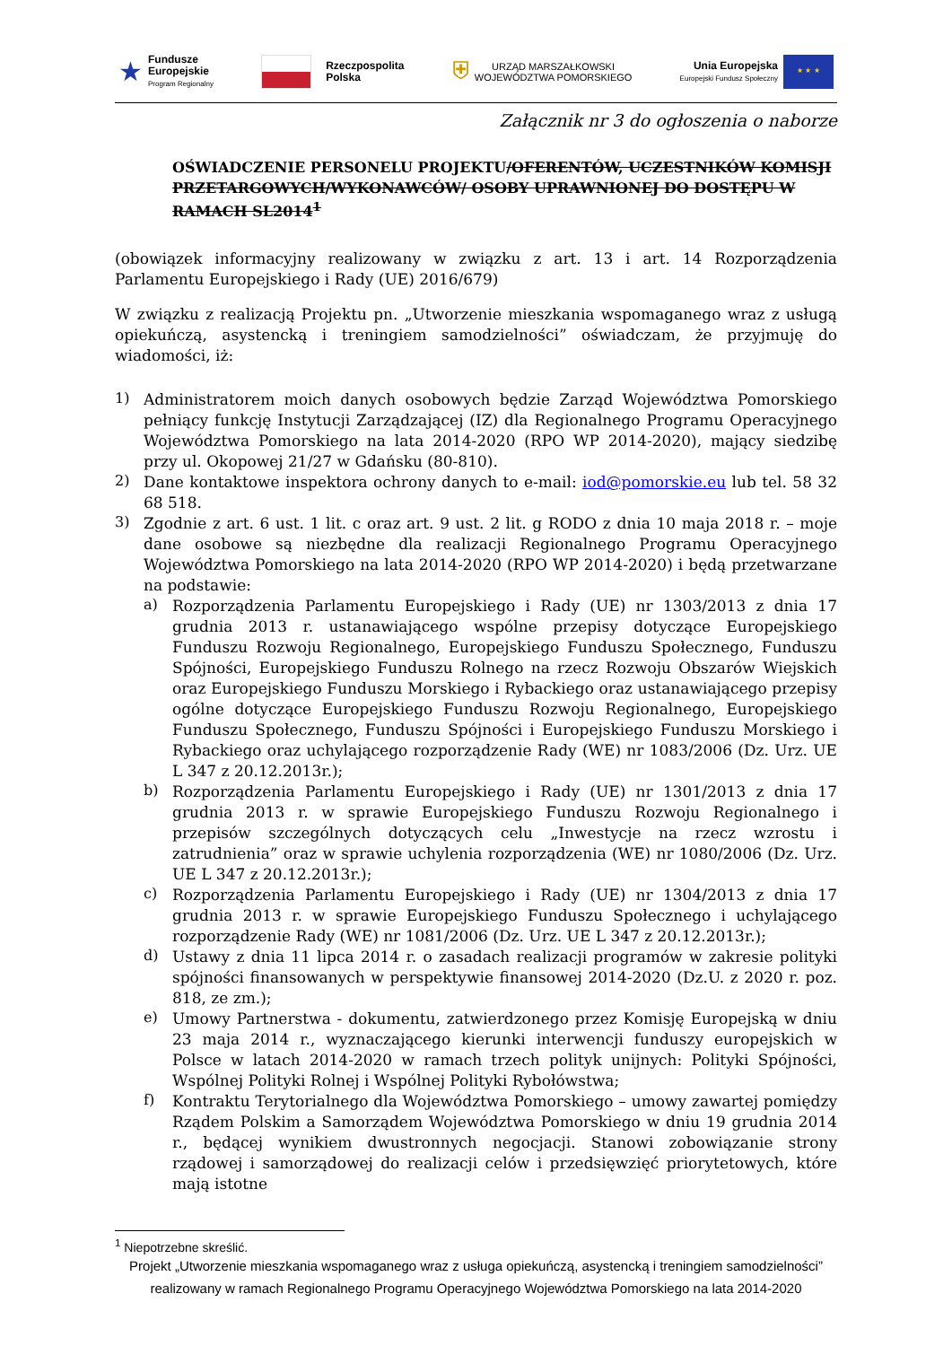★
Fundusze
Europejskie
Program Regionalny
Rzeczpospolita
Polska
⛨
URZĄD MARSZAŁKOWSKI
WOJEWÓDZTWA POMORSKIEGO
Unia Europejska
Europejski Fundusz Społeczny
★ ★ ★
Załącznik nr 3 do ogłoszenia o naborze
OŚWIADCZENIE PERSONELU PROJEKTU/OFERENTÓW, UCZESTNIKÓW KOMISJI PRZETARGOWYCH/WYKONAWCÓW/ OSOBY UPRAWNIONEJ DO DOSTĘPU W RAMACH SL2014<sup>1</sup>
(obowiązek informacyjny realizowany w związku z art. 13 i art. 14 Rozporządzenia Parlamentu Europejskiego i Rady (UE) 2016/679)
W związku z realizacją Projektu pn. „Utworzenie mieszkania wspomaganego wraz z usługą opiekuńczą, asystencką i treningiem samodzielności” oświadczam, że przyjmuję do wiadomości, iż:
1)
Administratorem moich danych osobowych będzie Zarząd Województwa Pomorskiego pełniący funkcję Instytucji Zarządzającej (IZ) dla Regionalnego Programu Operacyjnego Województwa Pomorskiego na lata 2014-2020 (RPO WP 2014-2020), mający siedzibę przy ul. Okopowej 21/27 w Gdańsku (80-810).
2)
Dane kontaktowe inspektora ochrony danych to e-mail: iod@pomorskie.eu lub tel. 58 32 68 518.
3)
Zgodnie z art. 6 ust. 1 lit. c oraz art. 9 ust. 2 lit. g RODO z dnia 10 maja 2018 r. – moje dane osobowe są niezbędne dla realizacji Regionalnego Programu Operacyjnego Województwa Pomorskiego na lata 2014-2020 (RPO WP 2014-2020) i będą przetwarzane na podstawie:
a)
Rozporządzenia Parlamentu Europejskiego i Rady (UE) nr 1303/2013 z dnia 17 grudnia 2013 r. ustanawiającego wspólne przepisy dotyczące Europejskiego Funduszu Rozwoju Regionalnego, Europejskiego Funduszu Społecznego, Funduszu Spójności, Europejskiego Funduszu Rolnego na rzecz Rozwoju Obszarów Wiejskich oraz Europejskiego Funduszu Morskiego i Rybackiego oraz ustanawiającego przepisy ogólne dotyczące Europejskiego Funduszu Rozwoju Regionalnego, Europejskiego Funduszu Społecznego, Funduszu Spójności i Europejskiego Funduszu Morskiego i Rybackiego oraz uchylającego rozporządzenie Rady (WE) nr 1083/2006 (Dz. Urz. UE L 347 z 20.12.2013r.);
b)
Rozporządzenia Parlamentu Europejskiego i Rady (UE) nr 1301/2013 z dnia 17 grudnia 2013 r. w sprawie Europejskiego Funduszu Rozwoju Regionalnego i przepisów szczególnych dotyczących celu „Inwestycje na rzecz wzrostu i zatrudnienia” oraz w sprawie uchylenia rozporządzenia (WE) nr 1080/2006 (Dz. Urz. UE L 347 z 20.12.2013r.);
c)
Rozporządzenia Parlamentu Europejskiego i Rady (UE) nr 1304/2013 z dnia 17 grudnia 2013 r. w sprawie Europejskiego Funduszu Społecznego i uchylającego rozporządzenie Rady (WE) nr 1081/2006 (Dz. Urz. UE L 347 z 20.12.2013r.);
d)
Ustawy z dnia 11 lipca 2014 r. o zasadach realizacji programów w zakresie polityki spójności finansowanych w perspektywie finansowej 2014-2020 (Dz.U. z 2020 r. poz. 818, ze zm.);
e)
Umowy Partnerstwa - dokumentu, zatwierdzonego przez Komisję Europejską w dniu 23 maja 2014 r., wyznaczającego kierunki interwencji funduszy europejskich w Polsce w latach 2014-2020 w ramach trzech polityk unijnych: Polityki Spójności, Wspólnej Polityki Rolnej i Wspólnej Polityki Rybołówstwa;
f)
Kontraktu Terytorialnego dla Województwa Pomorskiego – umowy zawartej pomiędzy Rządem Polskim a Samorządem Województwa Pomorskiego w dniu 19 grudnia 2014 r., będącej wynikiem dwustronnych negocjacji. Stanowi zobowiązanie strony rządowej i samorządowej do realizacji celów i przedsięwzięć priorytetowych, które mają istotne
<sup>1</sup> Niepotrzebne skreślić.
Projekt „Utworzenie mieszkania wspomaganego wraz z usługa opiekuńczą, asystencką i treningiem samodzielności” realizowany w ramach Regionalnego Programu Operacyjnego Województwa Pomorskiego na lata 2014-2020